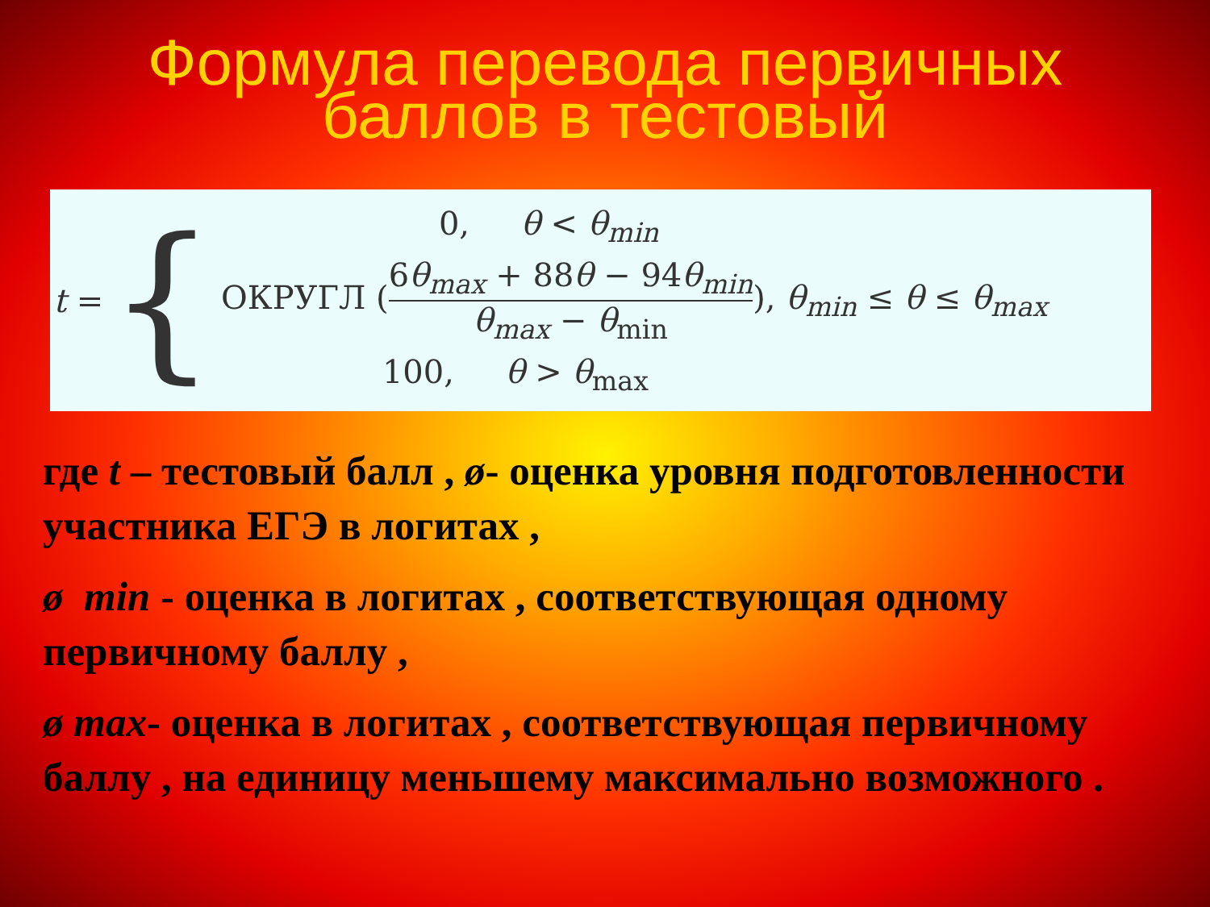Формула перевода первичных
баллов в тестовый
t = {
0, θ < θ<sub>min</sub>
ОКРУГЛ (6θ<sub>max</sub> + 88θ − 94θ<sub>min</sub> θ<sub>max</sub> − θ<sub>min</sub>), θ<sub>min</sub> ≤ θ ≤ θ<sub>max</sub>
100, θ > θ<sub>max</sub>
где t – тестовый балл , ø- оценка уровня подготовленности участника ЕГЭ в логитах ,
ø min - оценка в логитах , соответствующая одному первичному баллу ,
ø max- оценка в логитах , соответствующая первичному баллу , на единицу меньшему максимально возможного .